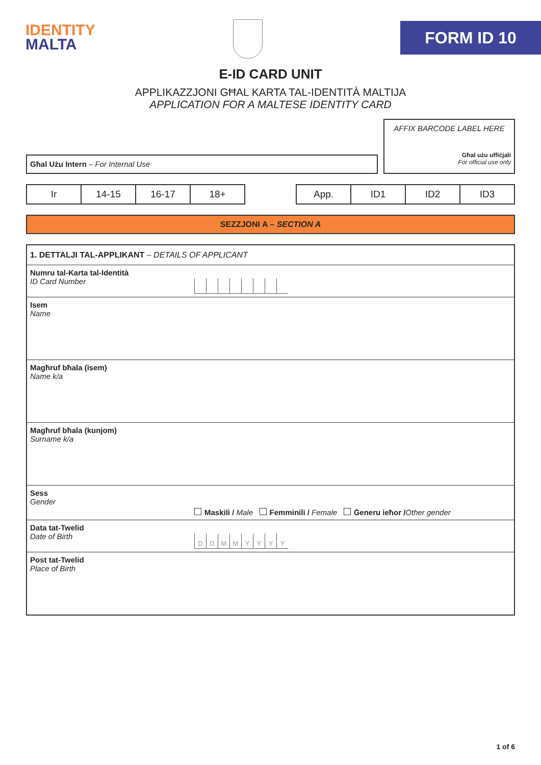IDENTITY
MALTA
FORM ID 10
E-ID CARD UNIT
APPLIKAZZJONI GĦAL KARTA TAL-IDENTITÀ MALTIJA
APPLICATION FOR A MALTESE IDENTITY CARD
Għal Użu Intern – For Internal Use
AFFIX BARCODE LABEL HERE
Għal użu uffiċjali
For official use only
| Ir | 14-15 | 16-17 | 18+ |
| App. | ID1 | ID2 | ID3 |
SEZZJONI A – SECTION A
| 1. DETTALJI TAL-APPLIKANT – DETAILS OF APPLICANT | |
| Numru tal-Karta tal-Identità ID Card Number | |
| Isem Name | |
| Magħruf bħala (isem) Name k/a | |
| Magħruf bħala (kunjom) Surname k/a | |
| Sess Gender | Maskili / Male Femminili / Female Ġeneru ieħor / Other gender |
| Data tat-Twelid Date of Birth | D D M M Y Y Y Y |
| Post tat-Twelid Place of Birth | |
1 of 6